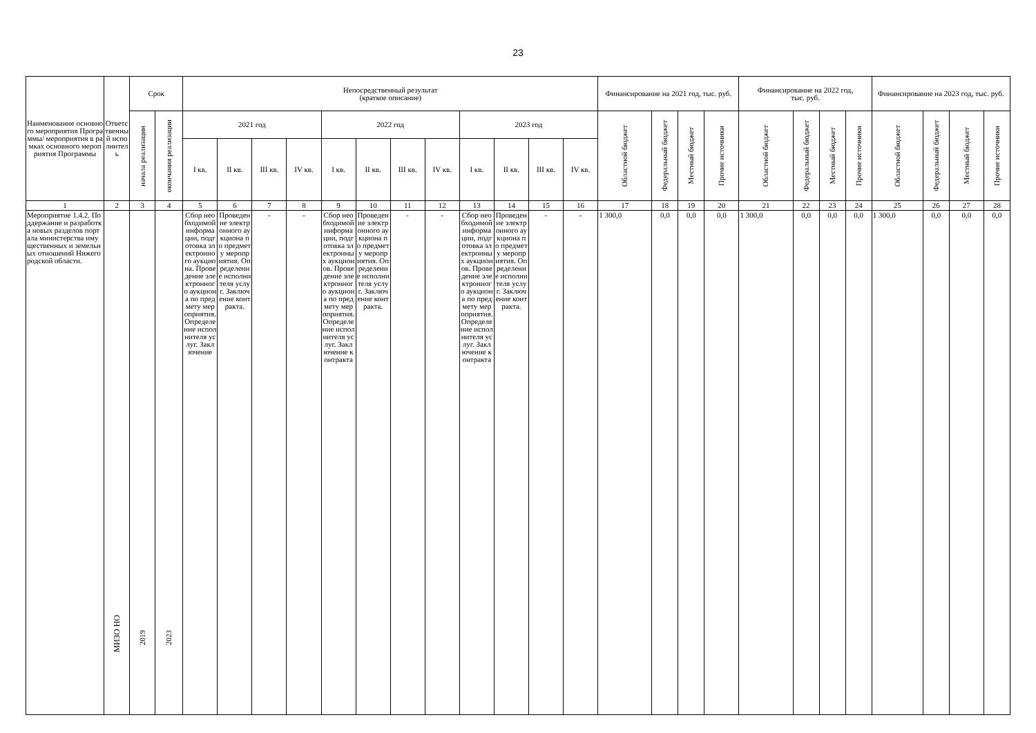23
| Наименование основного мероприятия Программы/ мероприятия в рамках основного мероприятия Программы | Ответственный исполнитель | Срок | | Непосредственный результат (краткое описание) | | | | | | | | | | | | Финансирование на 2021 год, тыс. руб. | | | | Финансирование на 2022 год, тыс. руб. | | | | Финансирование на 2023 год, тыс. руб. | | | |
| --- | --- | --- | --- | --- | --- | --- | --- | --- | --- | --- | --- | --- | --- | --- | --- | --- | --- | --- | --- | --- | --- | --- | --- | --- | --- | --- | --- |
| | | начала реализации | окончания реализации | 2021 год | | | | 2022 год | | | | 2023 год | | | | Областной бюджет | Федеральный бюджет | Местный бюджет | Прочие источники | Областной бюджет | Федеральный бюджет | Местный бюджет | Прочие источники | Областной бюджет | Федеральный бюджет | Местный бюджет | Прочие источники |
| | | | | I кв. | II кв. | III кв. | IV кв. | I кв. | II кв. | III кв. | IV кв. | I кв. | II кв. | III кв. | IV кв. | | | | | | | | | | | | |
| 1 | 2 | 3 | 4 | 5 | 6 | 7 | 8 | 9 | 10 | 11 | 12 | 13 | 14 | 15 | 16 | 17 | 18 | 19 | 20 | 21 | 22 | 23 | 24 | 25 | 26 | 27 | 28 |
| Мероприятие 1.4.2. Поддержание и разработка новых разделов портала министерства имущественных и земельных отношений Нижегородской области. | МИЗО НО | 2019 | 2023 | Сбор необходимой информации, подготовка электронного аукциона. Проведение электронного аукциона по предмету мероприятия. Определение исполнителя услуг. Заключение | Проведение электронного аукциона по предмету мероприятия. Определение исполнителя услуг. Заключение контракта. | - | - | Сбор необходимой информации, подготовка электронных аукционов. Проведение электронного аукциона по предмету мероприятия. Определение исполнителя услуг. Заключение контракта | Проведение электронного аукциона по предмету мероприятия. Определение исполнителя услуг. Заключение контракта. | - | - | Сбор необходимой информации, подготовка электронных аукционов. Проведение электронного аукциона по предмету мероприятия. Определение исполнителя услуг. Заключение контракта | Проведение электронного аукциона по предмету мероприятия. Определение исполнителя услуг. Заключение контракта. | - | - | 1 300,0 | 0,0 | 0,0 | 0,0 | 1 300,0 | 0,0 | 0,0 | 0,0 | 1 300,0 | 0,0 | 0,0 | 0,0 |